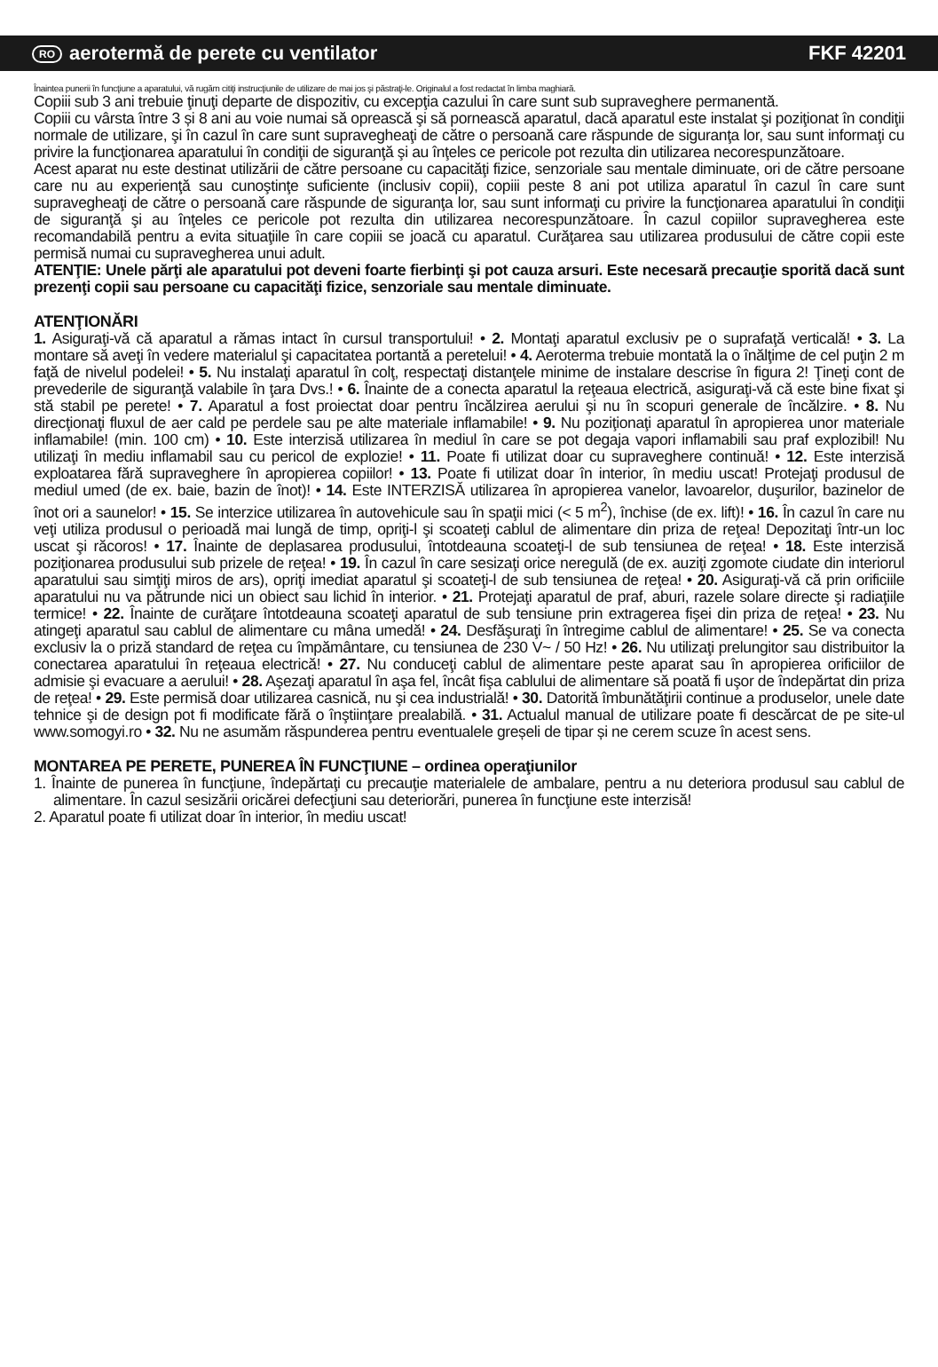RO aerotermă de perete cu ventilator FKF 42201
Înaintea punerii în funcţiune a aparatului, vă rugăm citiţi instrucţiunile de utilizare de mai jos şi păstraţi-le. Originalul a fost redactat în limba maghiară.
Copiii sub 3 ani trebuie ţinuţi departe de dispozitiv, cu excepţia cazului în care sunt sub supraveghere permanentă.
Copiii cu vârsta între 3 și 8 ani au voie numai să oprească şi să pornească aparatul, dacă aparatul este instalat şi poziţionat în condiţii normale de utilizare, şi în cazul în care sunt supravegheaţi de către o persoană care răspunde de siguranţa lor, sau sunt informaţi cu privire la funcţionarea aparatului în condiţii de siguranţă şi au înţeles ce pericole pot rezulta din utilizarea necorespunzătoare.
Acest aparat nu este destinat utilizării de către persoane cu capacităţi fizice, senzoriale sau mentale diminuate, ori de către persoane care nu au experienţă sau cunoştinţe suficiente (inclusiv copii), copiii peste 8 ani pot utiliza aparatul în cazul în care sunt supravegheaţi de către o persoană care răspunde de siguranţa lor, sau sunt informaţi cu privire la funcţionarea aparatului în condiţii de siguranţă şi au înţeles ce pericole pot rezulta din utilizarea necorespunzătoare. În cazul copiilor supravegherea este recomandabilă pentru a evita situaţiile în care copiii se joacă cu aparatul. Curăţarea sau utilizarea produsului de către copii este permisă numai cu supravegherea unui adult.
ATENŢIE: Unele părţi ale aparatului pot deveni foarte fierbinţi şi pot cauza arsuri. Este necesară precauţie sporită dacă sunt prezenţi copii sau persoane cu capacităţi fizice, senzoriale sau mentale diminuate.
ATENŢIONĂRI
1. Asiguraţi-vă că aparatul a rămas intact în cursul transportului! • 2. Montaţi aparatul exclusiv pe o suprafaţă verticală! • 3. La montare să aveţi în vedere materialul şi capacitatea portantă a peretelui! • 4. Aeroterma trebuie montată la o înălţime de cel puţin 2 m faţă de nivelul podelei! • 5. Nu instalaţi aparatul în colţ, respectaţi distanţele minime de instalare descrise în figura 2! Ţineţi cont de prevederile de siguranţă valabile în ţara Dvs.! • 6. Înainte de a conecta aparatul la reţeaua electrică, asiguraţi-vă că este bine fixat şi stă stabil pe perete! • 7. Aparatul a fost proiectat doar pentru încălzirea aerului şi nu în scopuri generale de încălzire. • 8. Nu direcţionaţi fluxul de aer cald pe perdele sau pe alte materiale inflamabile! • 9. Nu poziţionaţi aparatul în apropierea unor materiale inflamabile! (min. 100 cm) • 10. Este interzisă utilizarea în mediul în care se pot degaja vapori inflamabili sau praf explozibil! Nu utilizaţi în mediu inflamabil sau cu pericol de explozie! • 11. Poate fi utilizat doar cu supraveghere continuă! • 12. Este interzisă exploatarea fără supraveghere în apropierea copiilor! • 13. Poate fi utilizat doar în interior, în mediu uscat! Protejaţi produsul de mediul umed (de ex. baie, bazin de înot)! • 14. Este INTERZISĂ utilizarea în apropierea vanelor, lavoarelor, duşurilor, bazinelor de înot ori a saunelor! • 15. Se interzice utilizarea în autovehicule sau în spaţii mici (< 5 m<sup>2</sup>), închise (de ex. lift)! • 16. În cazul în care nu veţi utiliza produsul o perioadă mai lungă de timp, opriţi-l şi scoateţi cablul de alimentare din priza de reţea! Depozitaţi într-un loc uscat şi răcoros! • 17. Înainte de deplasarea produsului, întotdeauna scoateţi-l de sub tensiunea de reţea! • 18. Este interzisă poziţionarea produsului sub prizele de reţea! • 19. În cazul în care sesizaţi orice neregulă (de ex. auziţi zgomote ciudate din interiorul aparatului sau simţiţi miros de ars), opriţi imediat aparatul şi scoateţi-l de sub tensiunea de reţea! • 20. Asiguraţi-vă că prin orificiile aparatului nu va pătrunde nici un obiect sau lichid în interior. • 21. Protejaţi aparatul de praf, aburi, razele solare directe şi radiaţiile termice! • 22. Înainte de curăţare întotdeauna scoateţi aparatul de sub tensiune prin extragerea fişei din priza de reţea! • 23. Nu atingeţi aparatul sau cablul de alimentare cu mâna umedă! • 24. Desfăşuraţi în întregime cablul de alimentare! • 25. Se va conecta exclusiv la o priză standard de reţea cu împământare, cu tensiunea de 230 V~ / 50 Hz! • 26. Nu utilizaţi prelungitor sau distribuitor la conectarea aparatului în reţeaua electrică! • 27. Nu conduceţi cablul de alimentare peste aparat sau în apropierea orificiilor de admisie şi evacuare a aerului! • 28. Aşezaţi aparatul în aşa fel, încât fişa cablului de alimentare să poată fi uşor de îndepărtat din priza de reţea! • 29. Este permisă doar utilizarea casnică, nu şi cea industrială! • 30. Datorită îmbunătăţirii continue a produselor, unele date tehnice şi de design pot fi modificate fără o înştiinţare prealabilă. • 31. Actualul manual de utilizare poate fi descărcat de pe site-ul www.somogyi.ro • 32. Nu ne asumăm răspunderea pentru eventualele greșeli de tipar și ne cerem scuze în acest sens.
MONTAREA PE PERETE, PUNEREA ÎN FUNCŢIUNE – ordinea operaţiunilor
1. Înainte de punerea în funcţiune, îndepărtaţi cu precauţie materialele de ambalare, pentru a nu deteriora produsul sau cablul de alimentare. În cazul sesizării oricărei defecţiuni sau deteriorări, punerea în funcţiune este interzisă!
2. Aparatul poate fi utilizat doar în interior, în mediu uscat!